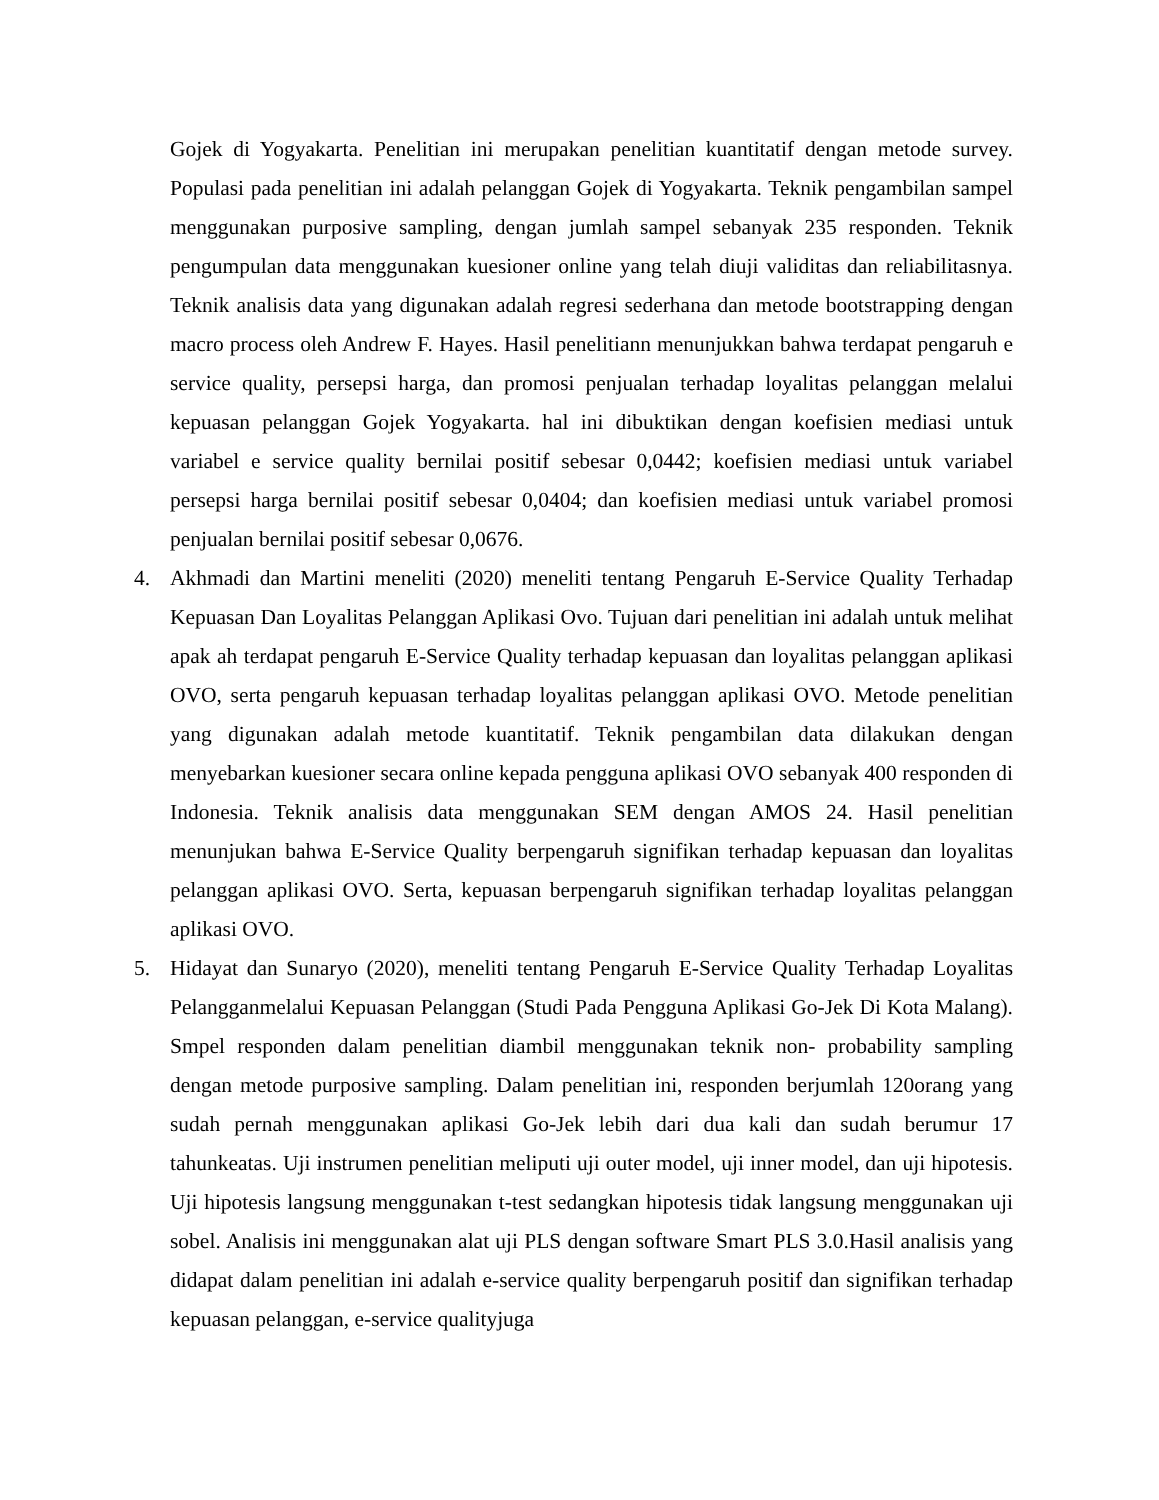Gojek di Yogyakarta. Penelitian ini merupakan penelitian kuantitatif dengan metode survey. Populasi pada penelitian ini adalah pelanggan Gojek di Yogyakarta. Teknik pengambilan sampel menggunakan purposive sampling, dengan jumlah sampel sebanyak 235 responden. Teknik pengumpulan data menggunakan kuesioner online yang telah diuji validitas dan reliabilitasnya. Teknik analisis data yang digunakan adalah regresi sederhana dan metode bootstrapping dengan macro process oleh Andrew F. Hayes. Hasil penelitiann menunjukkan bahwa terdapat pengaruh e service quality, persepsi harga, dan promosi penjualan terhadap loyalitas pelanggan melalui kepuasan pelanggan Gojek Yogyakarta. hal ini dibuktikan dengan koefisien mediasi untuk variabel e service quality bernilai positif sebesar 0,0442; koefisien mediasi untuk variabel persepsi harga bernilai positif sebesar 0,0404; dan koefisien mediasi untuk variabel promosi penjualan bernilai positif sebesar 0,0676.
4. Akhmadi dan Martini meneliti (2020) meneliti tentang Pengaruh E-Service Quality Terhadap Kepuasan Dan Loyalitas Pelanggan Aplikasi Ovo. Tujuan dari penelitian ini adalah untuk melihat apak ah terdapat pengaruh E-Service Quality terhadap kepuasan dan loyalitas pelanggan aplikasi OVO, serta pengaruh kepuasan terhadap loyalitas pelanggan aplikasi OVO. Metode penelitian yang digunakan adalah metode kuantitatif. Teknik pengambilan data dilakukan dengan menyebarkan kuesioner secara online kepada pengguna aplikasi OVO sebanyak 400 responden di Indonesia. Teknik analisis data menggunakan SEM dengan AMOS 24. Hasil penelitian menunjukan bahwa E-Service Quality berpengaruh signifikan terhadap kepuasan dan loyalitas pelanggan aplikasi OVO. Serta, kepuasan berpengaruh signifikan terhadap loyalitas pelanggan aplikasi OVO.
5. Hidayat dan Sunaryo (2020), meneliti tentang Pengaruh E-Service Quality Terhadap Loyalitas Pelangganmelalui Kepuasan Pelanggan (Studi Pada Pengguna Aplikasi Go-Jek Di Kota Malang). Smpel responden dalam penelitian diambil menggunakan teknik non- probability sampling dengan metode purposive sampling. Dalam penelitian ini, responden berjumlah 120orang yang sudah pernah menggunakan aplikasi Go-Jek lebih dari dua kali dan sudah berumur 17 tahunkeatas. Uji instrumen penelitian meliputi uji outer model, uji inner model, dan uji hipotesis. Uji hipotesis langsung menggunakan t-test sedangkan hipotesis tidak langsung menggunakan uji sobel. Analisis ini menggunakan alat uji PLS dengan software Smart PLS 3.0.Hasil analisis yang didapat dalam penelitian ini adalah e-service quality berpengaruh positif dan signifikan terhadap kepuasan pelanggan, e-service qualityjuga